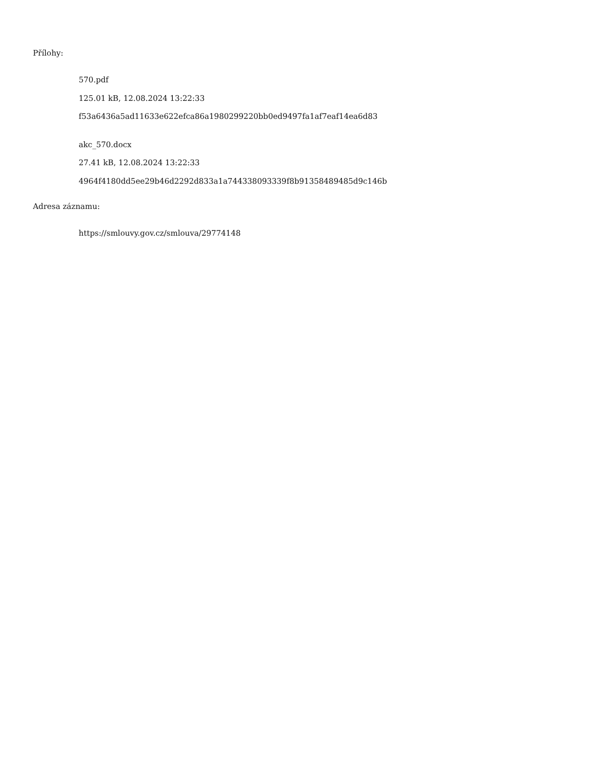Přílohy:
570.pdf
125.01 kB, 12.08.2024 13:22:33
f53a6436a5ad11633e622efca86a1980299220bb0ed9497fa1af7eaf14ea6d83
akc_570.docx
27.41 kB, 12.08.2024 13:22:33
4964f4180dd5ee29b46d2292d833a1a744338093339f8b91358489485d9c146b
Adresa záznamu:
https://smlouvy.gov.cz/smlouva/29774148